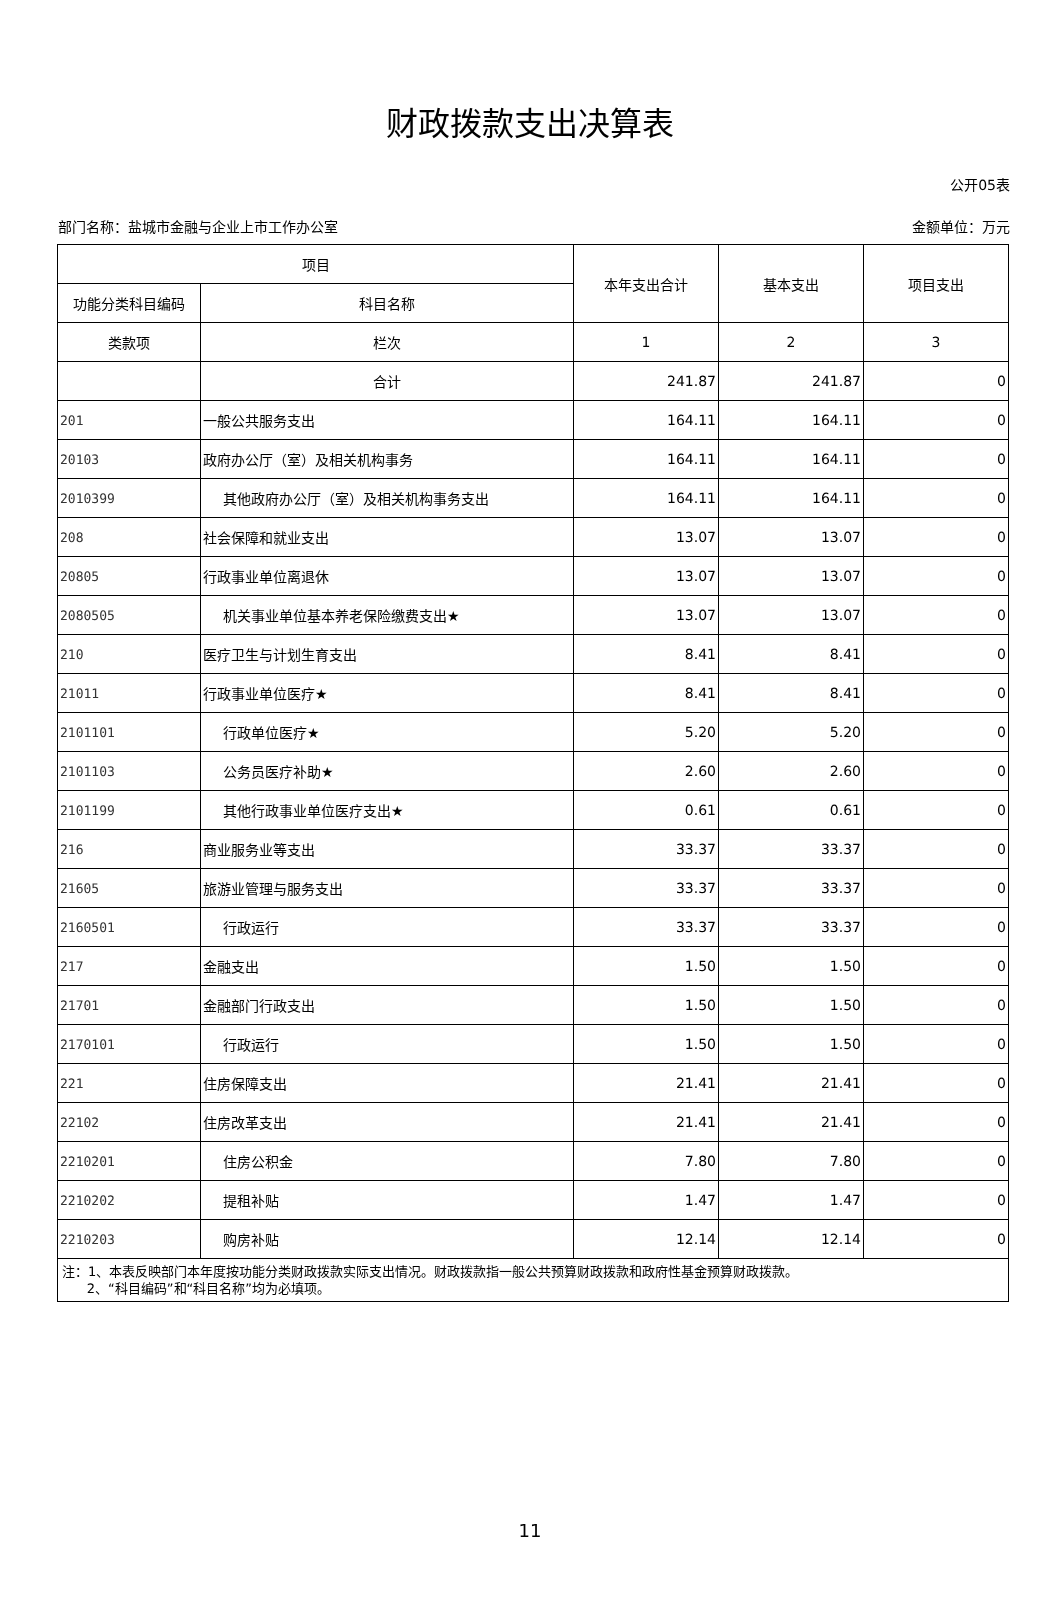财政拨款支出决算表
公开05表
部门名称：盐城市金融与企业上市工作办公室 金额单位：万元
| 项目 | | 本年支出合计 | 基本支出 | 项目支出 |
| --- | --- | --- | --- | --- |
| 功能分类科目编码 | 科目名称 | | | |
| 类款项 | 栏次 | 1 | 2 | 3 |
| | 合计 | 241.87 | 241.87 | 0 |
| 201 | 一般公共服务支出 | 164.11 | 164.11 | 0 |
| 20103 | 政府办公厅（室）及相关机构事务 | 164.11 | 164.11 | 0 |
| 2010399 | 其他政府办公厅（室）及相关机构事务支出 | 164.11 | 164.11 | 0 |
| 208 | 社会保障和就业支出 | 13.07 | 13.07 | 0 |
| 20805 | 行政事业单位离退休 | 13.07 | 13.07 | 0 |
| 2080505 | 机关事业单位基本养老保险缴费支出★ | 13.07 | 13.07 | 0 |
| 210 | 医疗卫生与计划生育支出 | 8.41 | 8.41 | 0 |
| 21011 | 行政事业单位医疗★ | 8.41 | 8.41 | 0 |
| 2101101 | 行政单位医疗★ | 5.20 | 5.20 | 0 |
| 2101103 | 公务员医疗补助★ | 2.60 | 2.60 | 0 |
| 2101199 | 其他行政事业单位医疗支出★ | 0.61 | 0.61 | 0 |
| 216 | 商业服务业等支出 | 33.37 | 33.37 | 0 |
| 21605 | 旅游业管理与服务支出 | 33.37 | 33.37 | 0 |
| 2160501 | 行政运行 | 33.37 | 33.37 | 0 |
| 217 | 金融支出 | 1.50 | 1.50 | 0 |
| 21701 | 金融部门行政支出 | 1.50 | 1.50 | 0 |
| 2170101 | 行政运行 | 1.50 | 1.50 | 0 |
| 221 | 住房保障支出 | 21.41 | 21.41 | 0 |
| 22102 | 住房改革支出 | 21.41 | 21.41 | 0 |
| 2210201 | 住房公积金 | 7.80 | 7.80 | 0 |
| 2210202 | 提租补贴 | 1.47 | 1.47 | 0 |
| 2210203 | 购房补贴 | 12.14 | 12.14 | 0 |
| 注：1、本表反映部门本年度按功能分类财政拨款实际支出情况。财政拨款指一般公共预算财政拨款和政府性基金预算财政拨款。 2、“科目编码”和“科目名称”均为必填项。 | | | | |
11